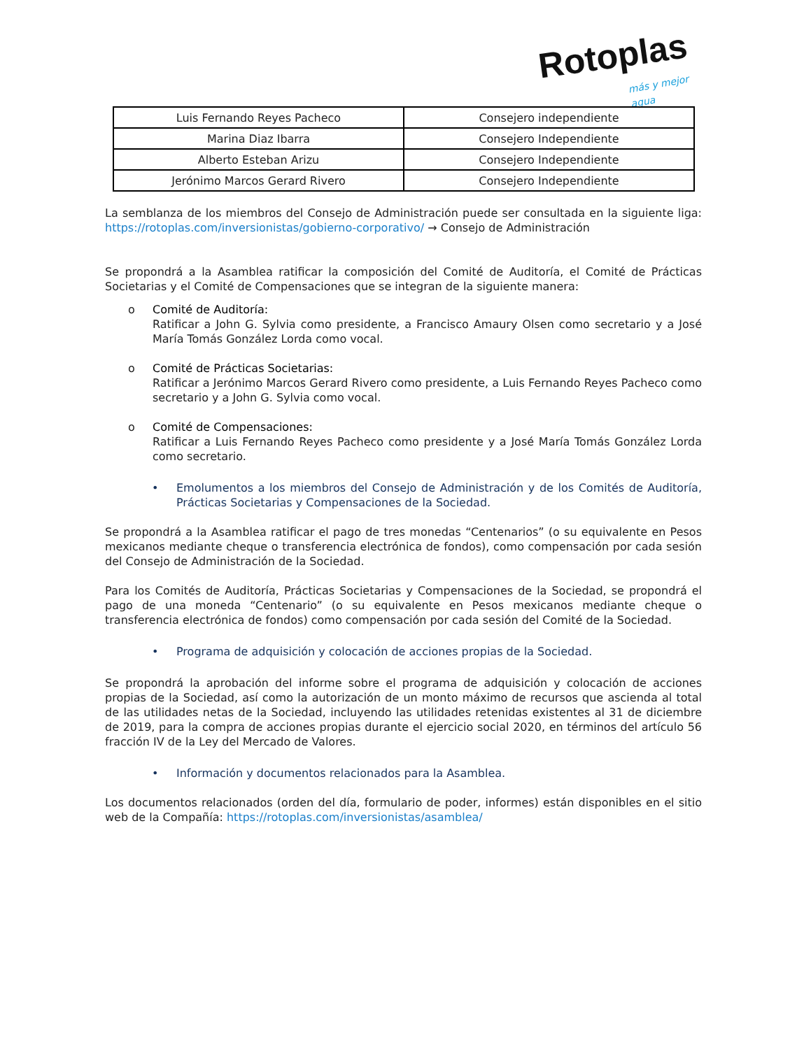Rotoplas más y mejor agua
| Luis Fernando Reyes Pacheco | Consejero independiente |
| Marina Diaz Ibarra | Consejero Independiente |
| Alberto Esteban Arizu | Consejero Independiente |
| Jerónimo Marcos Gerard Rivero | Consejero Independiente |
La semblanza de los miembros del Consejo de Administración puede ser consultada en la siguiente liga: https://rotoplas.com/inversionistas/gobierno-corporativo/ → Consejo de Administración
Se propondrá a la Asamblea ratificar la composición del Comité de Auditoría, el Comité de Prácticas Societarias y el Comité de Compensaciones que se integran de la siguiente manera:
o Comité de Auditoría:
Ratificar a John G. Sylvia como presidente, a Francisco Amaury Olsen como secretario y a José María Tomás González Lorda como vocal.
o Comité de Prácticas Societarias:
Ratificar a Jerónimo Marcos Gerard Rivero como presidente, a Luis Fernando Reyes Pacheco como secretario y a John G. Sylvia como vocal.
o Comité de Compensaciones:
Ratificar a Luis Fernando Reyes Pacheco como presidente y a José María Tomás González Lorda como secretario.
• Emolumentos a los miembros del Consejo de Administración y de los Comités de Auditoría, Prácticas Societarias y Compensaciones de la Sociedad.
Se propondrá a la Asamblea ratificar el pago de tres monedas “Centenarios” (o su equivalente en Pesos mexicanos mediante cheque o transferencia electrónica de fondos), como compensación por cada sesión del Consejo de Administración de la Sociedad.
Para los Comités de Auditoría, Prácticas Societarias y Compensaciones de la Sociedad, se propondrá el pago de una moneda “Centenario” (o su equivalente en Pesos mexicanos mediante cheque o transferencia electrónica de fondos) como compensación por cada sesión del Comité de la Sociedad.
• Programa de adquisición y colocación de acciones propias de la Sociedad.
Se propondrá la aprobación del informe sobre el programa de adquisición y colocación de acciones propias de la Sociedad, así como la autorización de un monto máximo de recursos que ascienda al total de las utilidades netas de la Sociedad, incluyendo las utilidades retenidas existentes al 31 de diciembre de 2019, para la compra de acciones propias durante el ejercicio social 2020, en términos del artículo 56 fracción IV de la Ley del Mercado de Valores.
• Información y documentos relacionados para la Asamblea.
Los documentos relacionados (orden del día, formulario de poder, informes) están disponibles en el sitio web de la Compañía: https://rotoplas.com/inversionistas/asamblea/